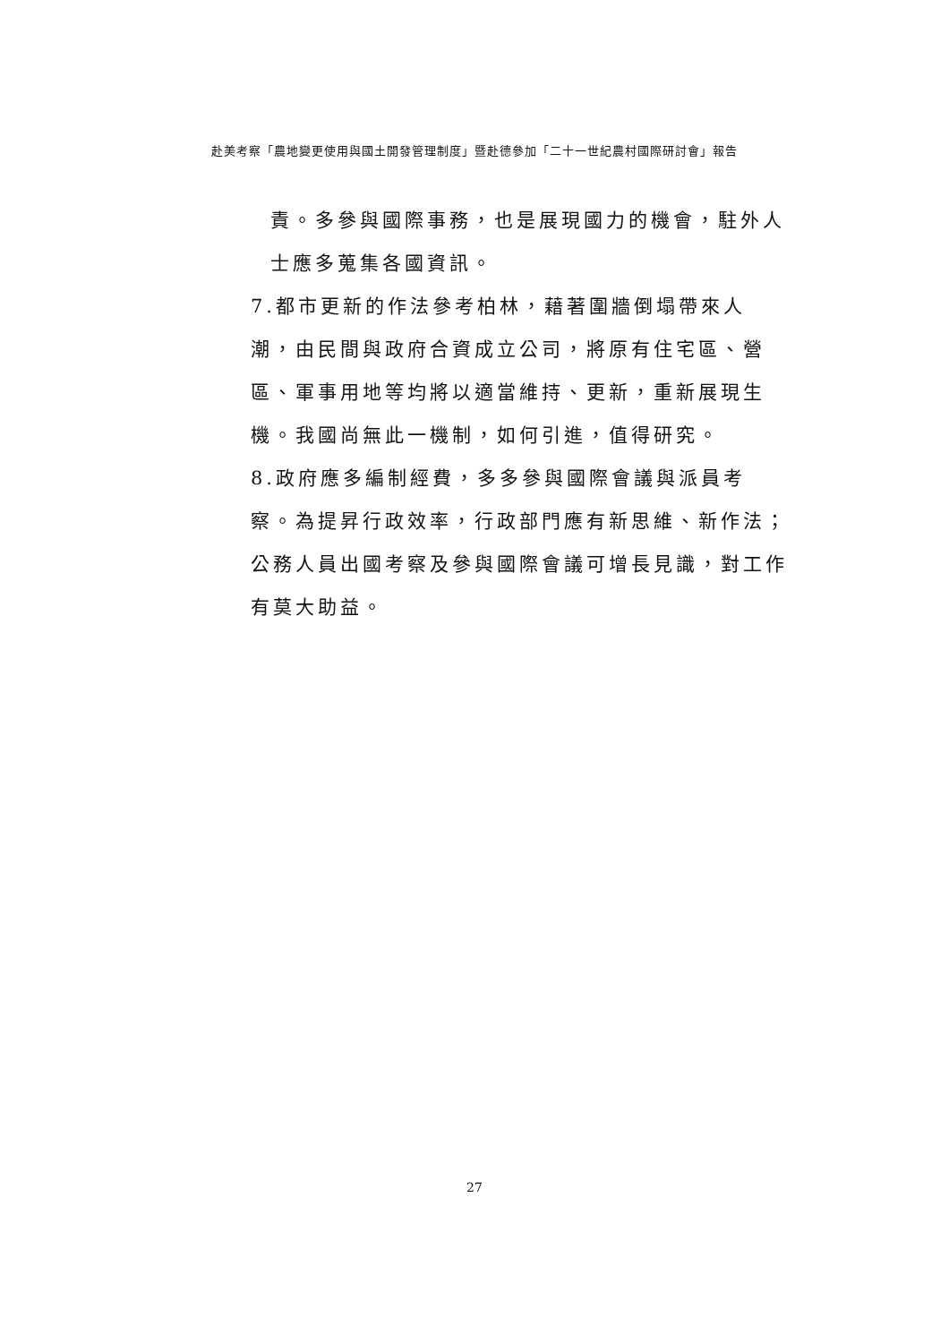赴美考察「農地變更使用與國土開發管理制度」暨赴德參加「二十一世紀農村國際研討會」報告
責。多參與國際事務，也是展現國力的機會，駐外人士應多蒐集各國資訊。
7.都市更新的作法參考柏林，藉著圍牆倒塌帶來人潮，由民間與政府合資成立公司，將原有住宅區、營區、軍事用地等均將以適當維持、更新，重新展現生機。我國尚無此一機制，如何引進，值得研究。
8.政府應多編制經費，多多參與國際會議與派員考察。為提昇行政效率，行政部門應有新思維、新作法；公務人員出國考察及參與國際會議可增長見識，對工作有莫大助益。
27